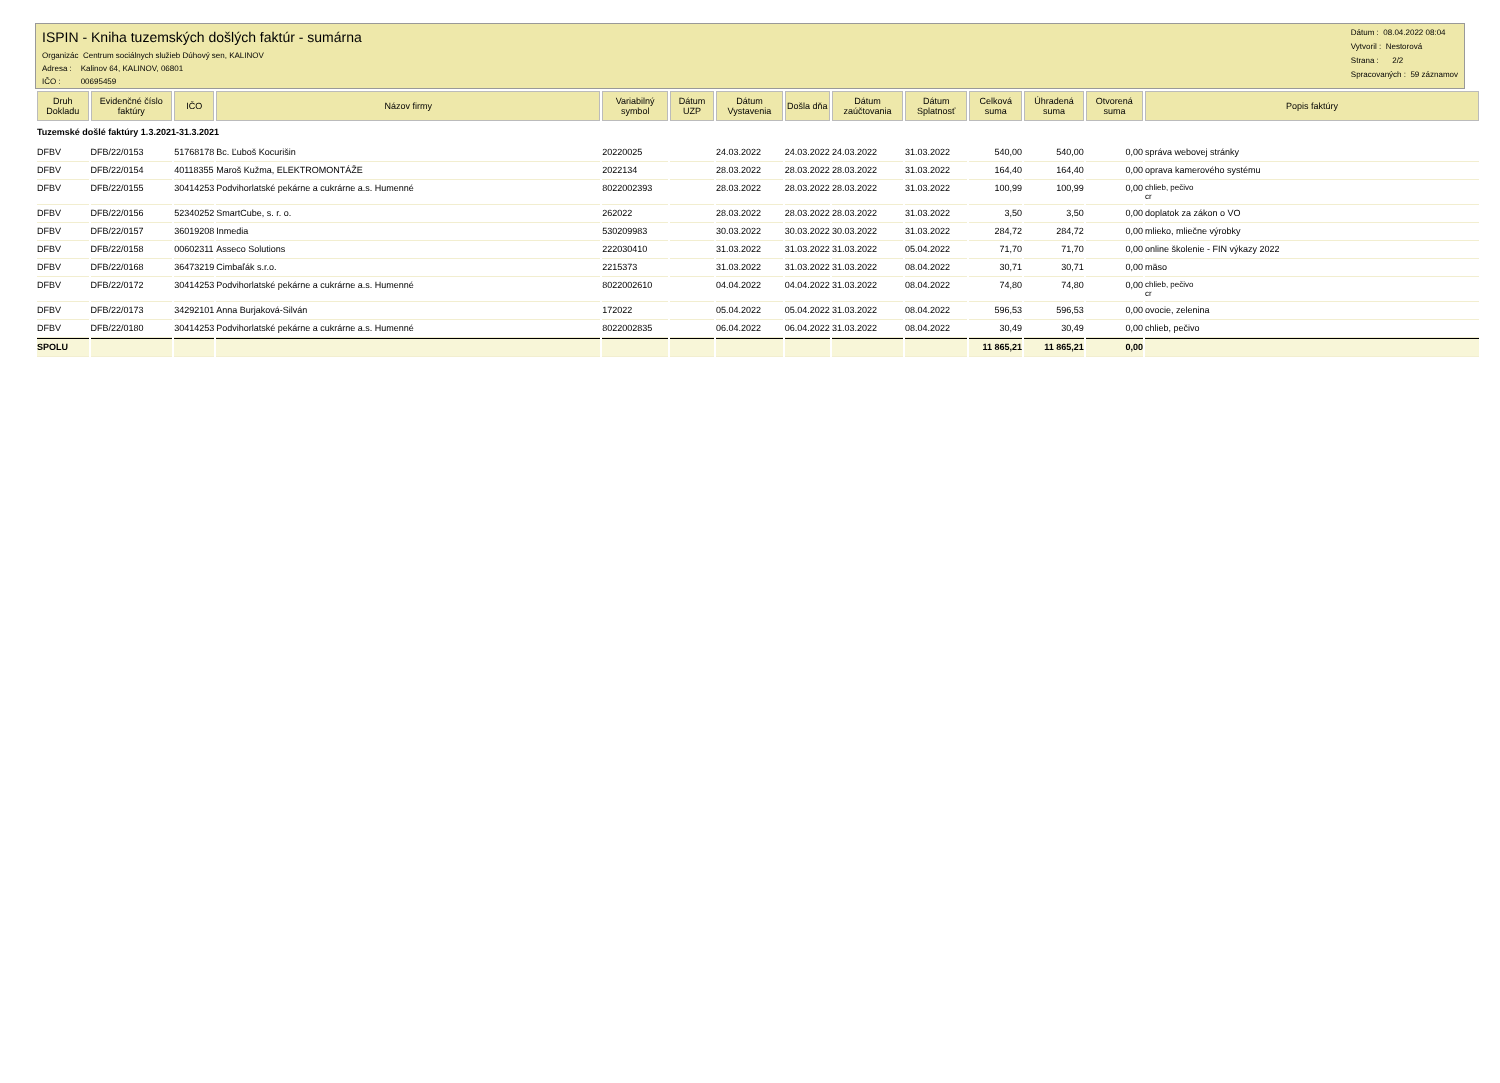ISPIN - Kniha tuzemských došlých faktúr - sumárna
Organizác Centrum sociálnych služieb Dúhový sen, KALINOV
Adresa : Kalinov 64, KALINOV, 06801
IČO : 00695459
Dátum : 08.04.2022 08:04
Vytvoril : Nestorová
Strana : 2/2
Spracovaných : 59 záznamov
| Druh Dokladu | Evidenčné číslo faktúry | IČO | Názov firmy | Variabilný symbol | Dátum UZP | Dátum Vystavenia | Došla dňa | Dátum zaúčtovania | Dátum Splatnosť | Celková suma | Úhradená suma | Otvorená suma | Popis faktúry |
| --- | --- | --- | --- | --- | --- | --- | --- | --- | --- | --- | --- | --- | --- |
| Tuzemské došlé faktúry 1.3.2021-31.3.2021 | | | | | | | | | | | | | |
| DFBV | DFB/22/0153 | 51768178 | Bc. Ľuboš Kocurišin | 20220025 | | 24.03.2022 | 24.03.2022 | 24.03.2022 | 31.03.2022 | 540,00 | 540,00 | 0,00 | správa webovej stránky |
| DFBV | DFB/22/0154 | 40118355 | Maroš Kužma, ELEKTROMONTÁŽE | 2022134 | | 28.03.2022 | 28.03.2022 | 28.03.2022 | 31.03.2022 | 164,40 | 164,40 | 0,00 | oprava kamerového systému |
| DFBV | DFB/22/0155 | 30414253 | Podvihorlatské pekárne a cukrárne a.s. Humenné | 8022002393 | | 28.03.2022 | 28.03.2022 | 28.03.2022 | 31.03.2022 | 100,99 | 100,99 | 0,00 | chlieb, pečivo cr |
| DFBV | DFB/22/0156 | 52340252 | SmartCube, s. r. o. | 262022 | | 28.03.2022 | 28.03.2022 | 28.03.2022 | 31.03.2022 | 3,50 | 3,50 | 0,00 | doplatok za zákon o VO |
| DFBV | DFB/22/0157 | 36019208 | Inmedia | 530209983 | | 30.03.2022 | 30.03.2022 | 30.03.2022 | 31.03.2022 | 284,72 | 284,72 | 0,00 | mlieko, mliečne výrobky |
| DFBV | DFB/22/0158 | 00602311 | Asseco Solutions | 222030410 | | 31.03.2022 | 31.03.2022 | 31.03.2022 | 05.04.2022 | 71,70 | 71,70 | 0,00 | online školenie - FIN výkazy 2022 |
| DFBV | DFB/22/0168 | 36473219 | Cimbaľák s.r.o. | 2215373 | | 31.03.2022 | 31.03.2022 | 31.03.2022 | 08.04.2022 | 30,71 | 30,71 | 0,00 | mäso |
| DFBV | DFB/22/0172 | 30414253 | Podvihorlatské pekárne a cukrárne a.s. Humenné | 8022002610 | | 04.04.2022 | 04.04.2022 | 31.03.2022 | 08.04.2022 | 74,80 | 74,80 | 0,00 | chlieb, pečivo cr |
| DFBV | DFB/22/0173 | 34292101 | Anna Burjaková-Silván | 172022 | | 05.04.2022 | 05.04.2022 | 31.03.2022 | 08.04.2022 | 596,53 | 596,53 | 0,00 | ovocie, zelenina |
| DFBV | DFB/22/0180 | 30414253 | Podvihorlatské pekárne a cukrárne a.s. Humenné | 8022002835 | | 06.04.2022 | 06.04.2022 | 31.03.2022 | 08.04.2022 | 30,49 | 30,49 | 0,00 | chlieb, pečivo |
| SPOLU | | | | | | | | | | 11 865,21 | 11 865,21 | 0,00 | |